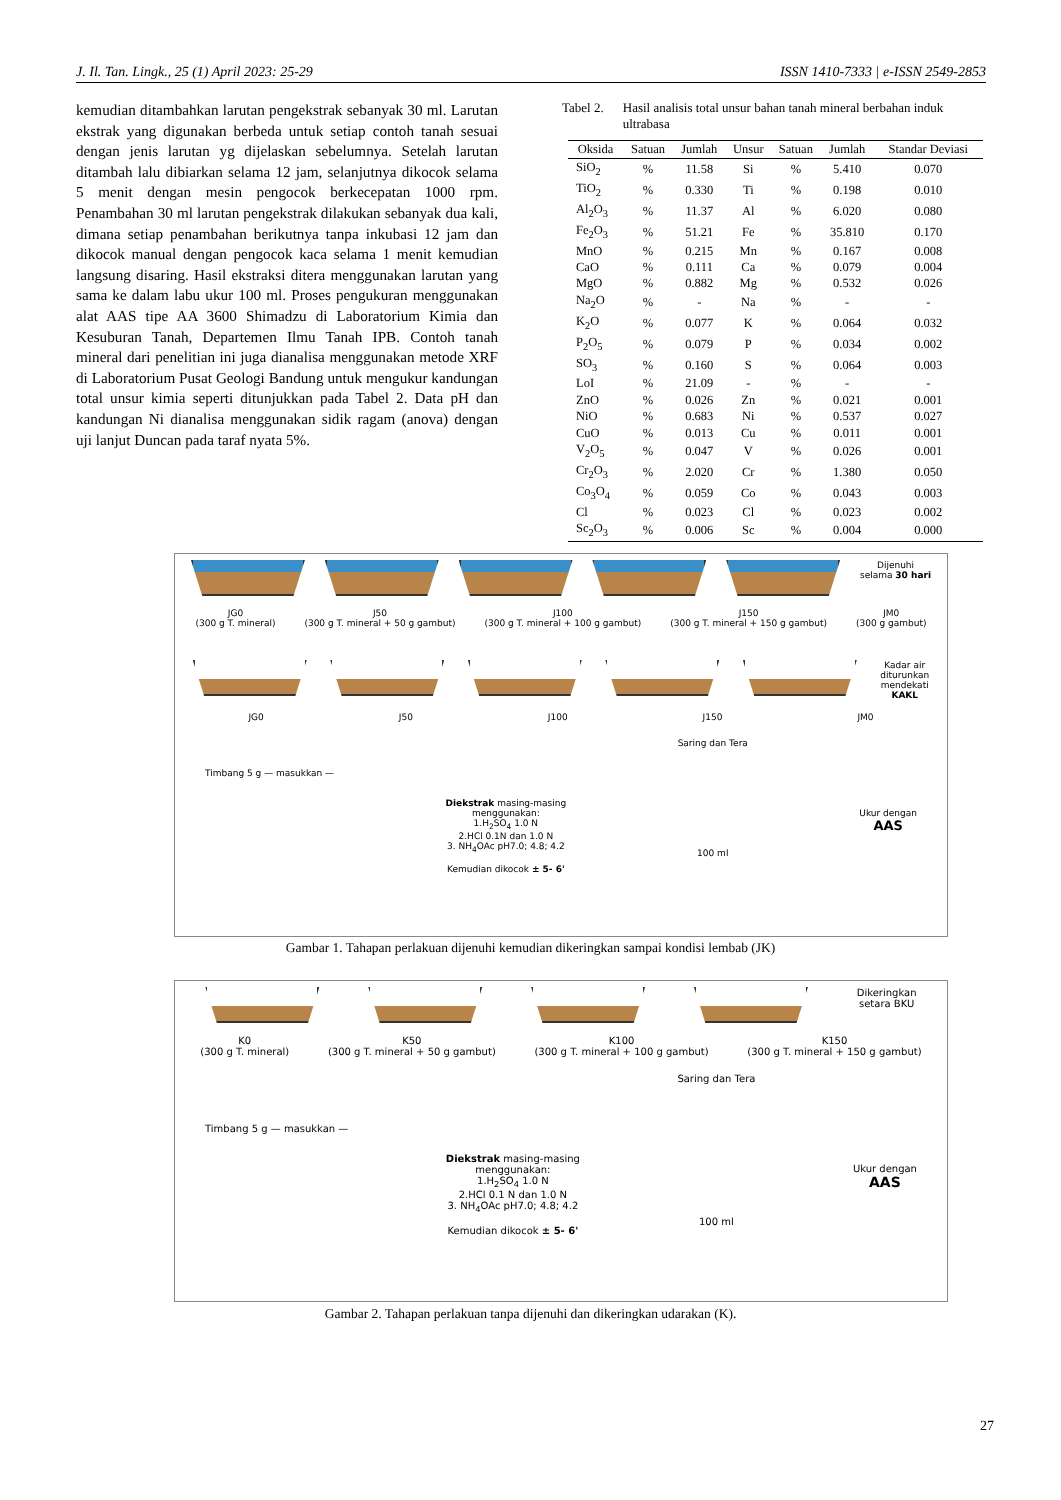J. Il. Tan. Lingk., 25 (1) April 2023: 25-29 ISSN 1410-7333 | e-ISSN 2549-2853
kemudian ditambahkan larutan pengekstrak sebanyak 30 ml. Larutan ekstrak yang digunakan berbeda untuk setiap contoh tanah sesuai dengan jenis larutan yg dijelaskan sebelumnya. Setelah larutan ditambah lalu dibiarkan selama 12 jam, selanjutnya dikocok selama 5 menit dengan mesin pengocok berkecepatan 1000 rpm. Penambahan 30 ml larutan pengekstrak dilakukan sebanyak dua kali, dimana setiap penambahan berikutnya tanpa inkubasi 12 jam dan dikocok manual dengan pengocok kaca selama 1 menit kemudian langsung disaring. Hasil ekstraksi ditera menggunakan larutan yang sama ke dalam labu ukur 100 ml. Proses pengukuran menggunakan alat AAS tipe AA 3600 Shimadzu di Laboratorium Kimia dan Kesuburan Tanah, Departemen Ilmu Tanah IPB. Contoh tanah mineral dari penelitian ini juga dianalisa menggunakan metode XRF di Laboratorium Pusat Geologi Bandung untuk mengukur kandungan total unsur kimia seperti ditunjukkan pada Tabel 2. Data pH dan kandungan Ni dianalisa menggunakan sidik ragam (anova) dengan uji lanjut Duncan pada taraf nyata 5%.
Tabel 2. Hasil analisis total unsur bahan tanah mineral berbahan induk ultrabasa
| Oksida | Satuan | Jumlah | Unsur | Satuan | Jumlah | Standar Deviasi |
| --- | --- | --- | --- | --- | --- | --- |
| SiO<sub>2</sub> | % | 11.58 | Si | % | 5.410 | 0.070 |
| TiO<sub>2</sub> | % | 0.330 | Ti | % | 0.198 | 0.010 |
| Al<sub>2</sub>O<sub>3</sub> | % | 11.37 | Al | % | 6.020 | 0.080 |
| Fe<sub>2</sub>O<sub>3</sub> | % | 51.21 | Fe | % | 35.810 | 0.170 |
| MnO | % | 0.215 | Mn | % | 0.167 | 0.008 |
| CaO | % | 0.111 | Ca | % | 0.079 | 0.004 |
| MgO | % | 0.882 | Mg | % | 0.532 | 0.026 |
| Na<sub>2</sub>O | % | - | Na | % | - | - |
| K<sub>2</sub>O | % | 0.077 | K | % | 0.064 | 0.032 |
| P<sub>2</sub>O<sub>5</sub> | % | 0.079 | P | % | 0.034 | 0.002 |
| SO<sub>3</sub> | % | 0.160 | S | % | 0.064 | 0.003 |
| LoI | % | 21.09 | - | % | - | - |
| ZnO | % | 0.026 | Zn | % | 0.021 | 0.001 |
| NiO | % | 0.683 | Ni | % | 0.537 | 0.027 |
| CuO | % | 0.013 | Cu | % | 0.011 | 0.001 |
| V<sub>2</sub>O<sub>5</sub> | % | 0.047 | V | % | 0.026 | 0.001 |
| Cr<sub>2</sub>O<sub>3</sub> | % | 2.020 | Cr | % | 1.380 | 0.050 |
| Co<sub>3</sub>O<sub>4</sub> | % | 0.059 | Co | % | 0.043 | 0.003 |
| Cl | % | 0.023 | Cl | % | 0.023 | 0.002 |
| Sc<sub>2</sub>O<sub>3</sub> | % | 0.006 | Sc | % | 0.004 | 0.000 |
Dijenuhi
selama 30 hari
JG0
(300 g T. mineral)
J50
(300 g T. mineral + 50 g gambut)
J100
(300 g T. mineral + 100 g gambut)
J150
(300 g T. mineral + 150 g gambut)
JM0
(300 g gambut)
Kadar air
diturunkan
mendekati
KAKL
JG0 J50 J100 J150 JM0
Timbang 5 g — masukkan —
Diekstrak masing-masing
menggunakan:
1.H<sub>2</sub>SO<sub>4</sub> 1.0 N
2.HCl 0.1N dan 1.0 N
3. NH<sub>4</sub>OAc pH7.0; 4.8; 4.2
Kemudian dikocok ± 5- 6'
Saring dan Tera
100 ml
Ukur dengan
AAS
Gambar 1. Tahapan perlakuan dijenuhi kemudian dikeringkan sampai kondisi lembab (JK)
Dikeringkan
setara BKU
K0
(300 g T. mineral)
K50
(300 g T. mineral + 50 g gambut)
K100
(300 g T. mineral + 100 g gambut)
K150
(300 g T. mineral + 150 g gambut)
Timbang 5 g — masukkan —
Diekstrak masing-masing
menggunakan:
1.H<sub>2</sub>SO<sub>4</sub> 1.0 N
2.HCl 0.1 N dan 1.0 N
3. NH<sub>4</sub>OAc pH7.0; 4.8; 4.2
Kemudian dikocok ± 5- 6'
Saring dan Tera
100 ml
Ukur dengan
AAS
Gambar 2. Tahapan perlakuan tanpa dijenuhi dan dikeringkan udarakan (K).
27